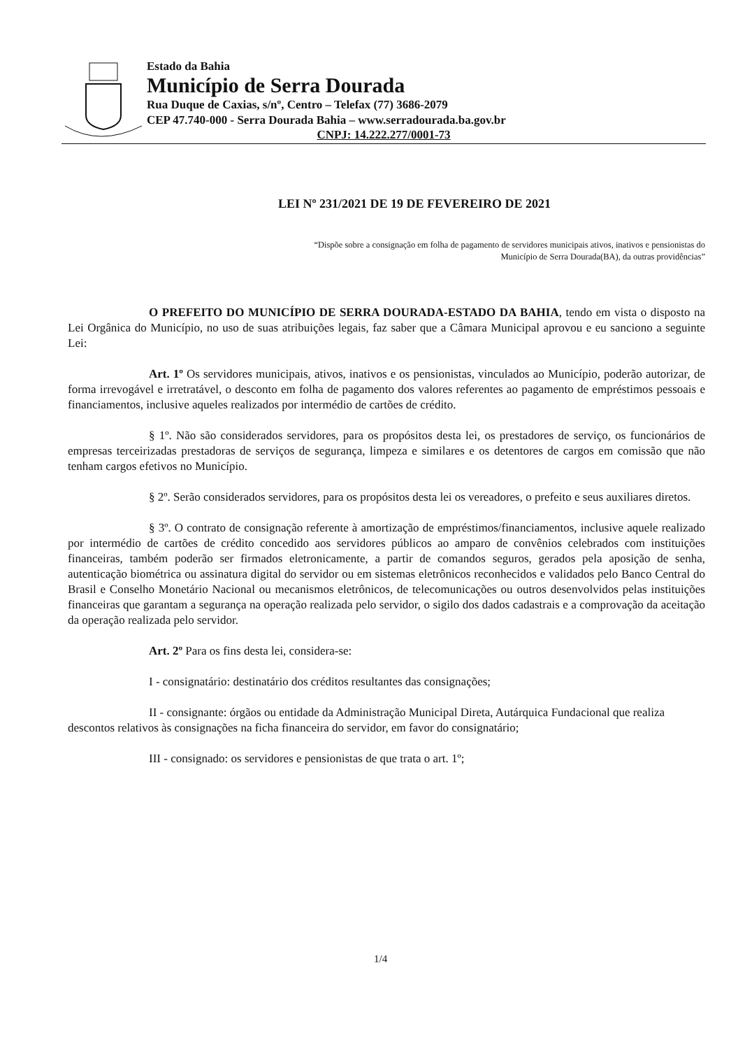Estado da Bahia
Município de Serra Dourada
Rua Duque de Caxias, s/nº, Centro – Telefax (77) 3686-2079
CEP 47.740-000 - Serra Dourada Bahia – www.serradourada.ba.gov.br
CNPJ: 14.222.277/0001-73
LEI Nº 231/2021 DE 19 DE FEVEREIRO DE 2021
“Dispõe sobre a consignação em folha de pagamento de servidores municipais ativos, inativos e pensionistas do
Município de Serra Dourada(BA), da outras providências”
O PREFEITO DO MUNICÍPIO DE SERRA DOURADA-ESTADO DA BAHIA, tendo em vista o disposto na Lei Orgânica do Município, no uso de suas atribuições legais, faz saber que a Câmara Municipal aprovou e eu sanciono a seguinte Lei:
Art. 1º Os servidores municipais, ativos, inativos e os pensionistas, vinculados ao Município, poderão autorizar, de forma irrevogável e irretratável, o desconto em folha de pagamento dos valores referentes ao pagamento de empréstimos pessoais e financiamentos, inclusive aqueles realizados por intermédio de cartões de crédito.
§ 1º. Não são considerados servidores, para os propósitos desta lei, os prestadores de serviço, os funcionários de empresas terceirizadas prestadoras de serviços de segurança, limpeza e similares e os detentores de cargos em comissão que não tenham cargos efetivos no Município.
§ 2º. Serão considerados servidores, para os propósitos desta lei os vereadores, o prefeito e seus auxiliares diretos.
§ 3º. O contrato de consignação referente à amortização de empréstimos/financiamentos, inclusive aquele realizado por intermédio de cartões de crédito concedido aos servidores públicos ao amparo de convênios celebrados com instituições financeiras, também poderão ser firmados eletronicamente, a partir de comandos seguros, gerados pela aposição de senha, autenticação biométrica ou assinatura digital do servidor ou em sistemas eletrônicos reconhecidos e validados pelo Banco Central do Brasil e Conselho Monetário Nacional ou mecanismos eletrônicos, de telecomunicações ou outros desenvolvidos pelas instituições financeiras que garantam a segurança na operação realizada pelo servidor, o sigilo dos dados cadastrais e a comprovação da aceitação da operação realizada pelo servidor.
Art. 2º Para os fins desta lei, considera-se:
I - consignatário: destinatário dos créditos resultantes das consignações;
II - consignante: órgãos ou entidade da Administração Municipal Direta, Autárquica Fundacional que realiza descontos relativos às consignações na ficha financeira do servidor, em favor do consignatário;
III - consignado: os servidores e pensionistas de que trata o art. 1º;
1/4